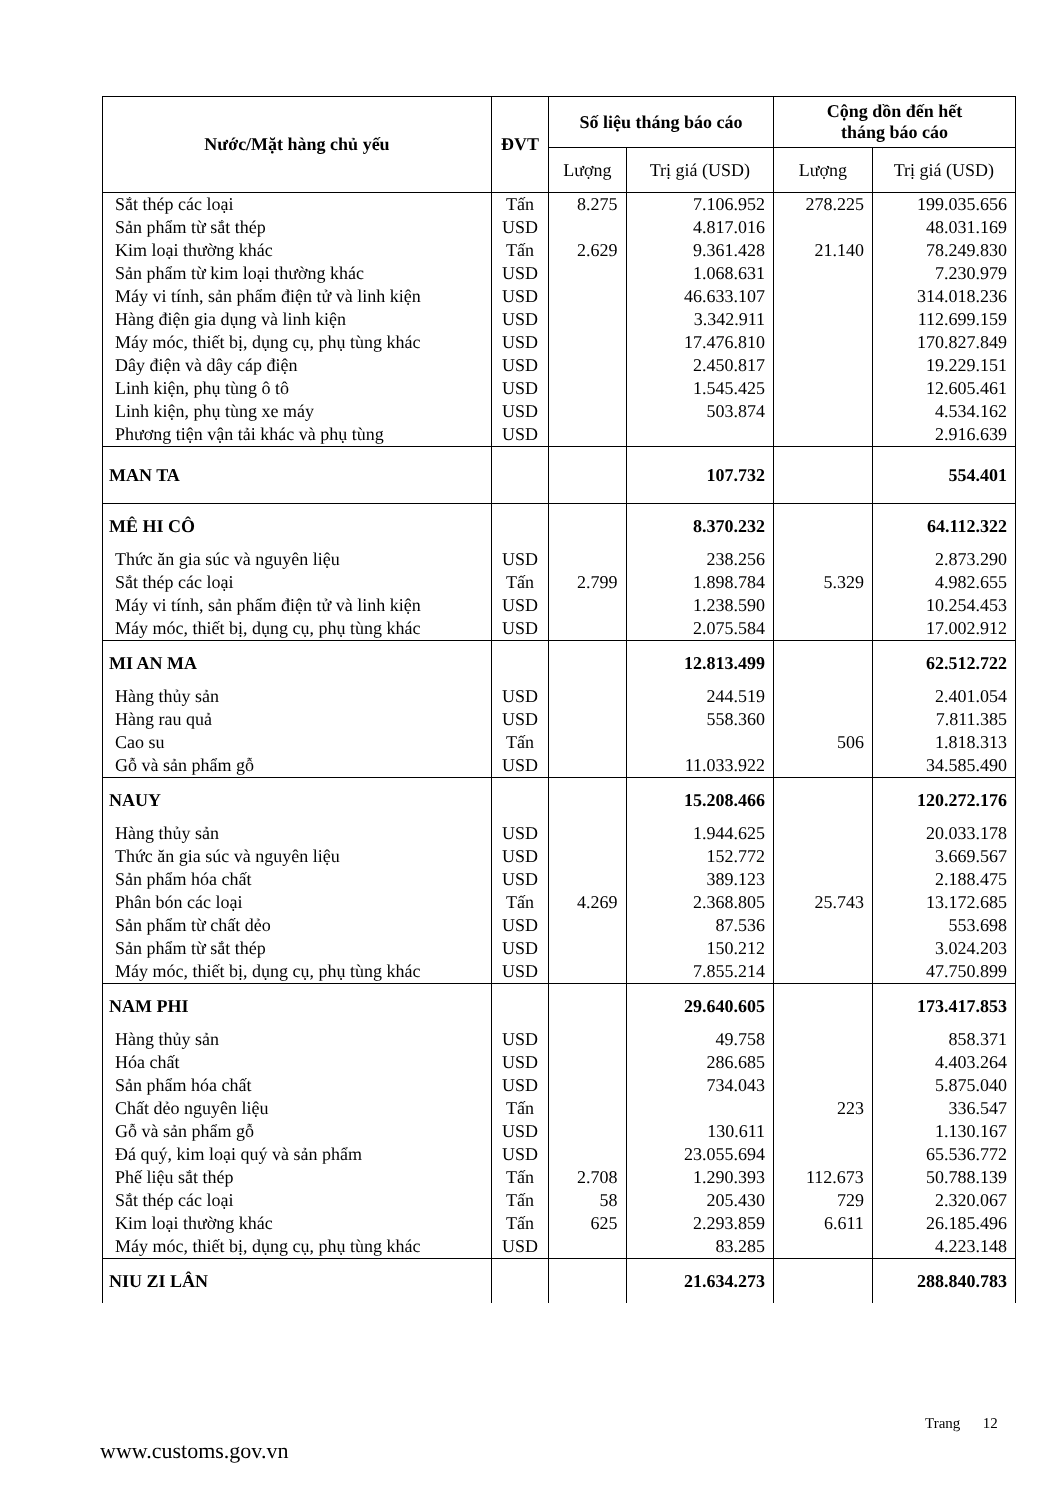| Nước/Mặt hàng chủ yếu | ĐVT | Số liệu tháng báo cáo | | Cộng dồn đến hết tháng báo cáo | |
| --- | --- | --- | --- | --- | --- |
| | | Lượng | Trị giá (USD) | Lượng | Trị giá (USD) |
| Sắt thép các loại | Tấn | 8.275 | 7.106.952 | 278.225 | 199.035.656 |
| Sản phẩm từ sắt thép | USD | | 4.817.016 | | 48.031.169 |
| Kim loại thường khác | Tấn | 2.629 | 9.361.428 | 21.140 | 78.249.830 |
| Sản phẩm từ kim loại thường khác | USD | | 1.068.631 | | 7.230.979 |
| Máy vi tính, sản phẩm điện tử và linh kiện | USD | | 46.633.107 | | 314.018.236 |
| Hàng điện gia dụng và linh kiện | USD | | 3.342.911 | | 112.699.159 |
| Máy móc, thiết bị, dụng cụ, phụ tùng khác | USD | | 17.476.810 | | 170.827.849 |
| Dây điện và dây cáp điện | USD | | 2.450.817 | | 19.229.151 |
| Linh kiện, phụ tùng ô tô | USD | | 1.545.425 | | 12.605.461 |
| Linh kiện, phụ tùng xe máy | USD | | 503.874 | | 4.534.162 |
| Phương tiện vận tải khác và phụ tùng | USD | | | | 2.916.639 |
| MAN TA | | | 107.732 | | 554.401 |
| MÊ HI CÔ | | | 8.370.232 | | 64.112.322 |
| Thức ăn gia súc và nguyên liệu | USD | | 238.256 | | 2.873.290 |
| Sắt thép các loại | Tấn | 2.799 | 1.898.784 | 5.329 | 4.982.655 |
| Máy vi tính, sản phẩm điện tử và linh kiện | USD | | 1.238.590 | | 10.254.453 |
| Máy móc, thiết bị, dụng cụ, phụ tùng khác | USD | | 2.075.584 | | 17.002.912 |
| MI AN MA | | | 12.813.499 | | 62.512.722 |
| Hàng thủy sản | USD | | 244.519 | | 2.401.054 |
| Hàng rau quả | USD | | 558.360 | | 7.811.385 |
| Cao su | Tấn | | | 506 | 1.818.313 |
| Gỗ và sản phẩm gỗ | USD | | 11.033.922 | | 34.585.490 |
| NAUY | | | 15.208.466 | | 120.272.176 |
| Hàng thủy sản | USD | | 1.944.625 | | 20.033.178 |
| Thức ăn gia súc và nguyên liệu | USD | | 152.772 | | 3.669.567 |
| Sản phẩm hóa chất | USD | | 389.123 | | 2.188.475 |
| Phân bón các loại | Tấn | 4.269 | 2.368.805 | 25.743 | 13.172.685 |
| Sản phẩm từ chất dẻo | USD | | 87.536 | | 553.698 |
| Sản phẩm từ sắt thép | USD | | 150.212 | | 3.024.203 |
| Máy móc, thiết bị, dụng cụ, phụ tùng khác | USD | | 7.855.214 | | 47.750.899 |
| NAM PHI | | | 29.640.605 | | 173.417.853 |
| Hàng thủy sản | USD | | 49.758 | | 858.371 |
| Hóa chất | USD | | 286.685 | | 4.403.264 |
| Sản phẩm hóa chất | USD | | 734.043 | | 5.875.040 |
| Chất dẻo nguyên liệu | Tấn | | | 223 | 336.547 |
| Gỗ và sản phẩm gỗ | USD | | 130.611 | | 1.130.167 |
| Đá quý, kim loại quý và sản phẩm | USD | | 23.055.694 | | 65.536.772 |
| Phế liệu sắt thép | Tấn | 2.708 | 1.290.393 | 112.673 | 50.788.139 |
| Sắt thép các loại | Tấn | 58 | 205.430 | 729 | 2.320.067 |
| Kim loại thường khác | Tấn | 625 | 2.293.859 | 6.611 | 26.185.496 |
| Máy móc, thiết bị, dụng cụ, phụ tùng khác | USD | | 83.285 | | 4.223.148 |
| NIU ZI LÂN | | | 21.634.273 | | 288.840.783 |
Trang 12
www.customs.gov.vn